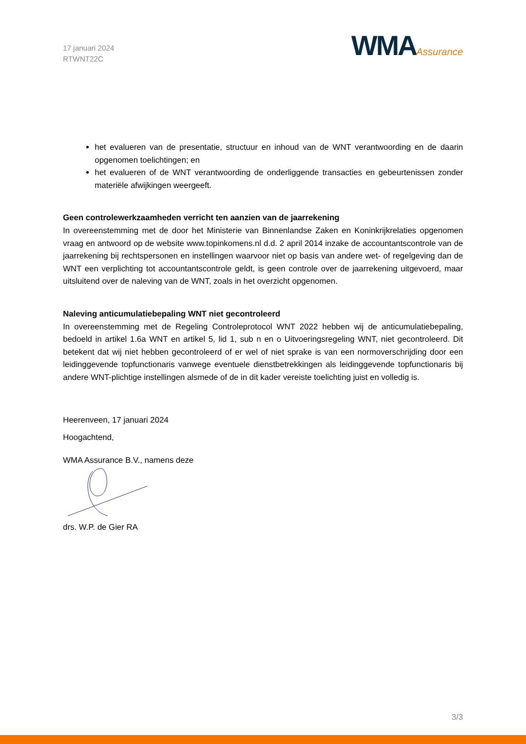17 januari 2024
RTWNT22C
WMAAssurance
het evalueren van de presentatie, structuur en inhoud van de WNT verantwoording en de daarin opgenomen toelichtingen; en
het evalueren of de WNT verantwoording de onderliggende transacties en gebeurtenissen zonder materiële afwijkingen weergeeft.
Geen controlewerkzaamheden verricht ten aanzien van de jaarrekening
In overeenstemming met de door het Ministerie van Binnenlandse Zaken en Koninkrijkrelaties opgenomen vraag en antwoord op de website www.topinkomens.nl d.d. 2 april 2014 inzake de accountantscontrole van de jaarrekening bij rechtspersonen en instellingen waarvoor niet op basis van andere wet- of regelgeving dan de WNT een verplichting tot accountantscontrole geldt, is geen controle over de jaarrekening uitgevoerd, maar uitsluitend over de naleving van de WNT, zoals in het overzicht opgenomen.
Naleving anticumulatiebepaling WNT niet gecontroleerd
In overeenstemming met de Regeling Controleprotocol WNT 2022 hebben wij de anticumulatiebepaling, bedoeld in artikel 1.6a WNT en artikel 5, lid 1, sub n en o Uitvoeringsregeling WNT, niet gecontroleerd. Dit betekent dat wij niet hebben gecontroleerd of er wel of niet sprake is van een normoverschrijding door een leidinggevende topfunctionaris vanwege eventuele dienstbetrekkingen als leidinggevende topfunctionaris bij andere WNT-plichtige instellingen alsmede of de in dit kader vereiste toelichting juist en volledig is.
Heerenveen, 17 januari 2024
Hoogachtend,
WMA Assurance B.V., namens deze
drs. W.P. de Gier RA
3/3